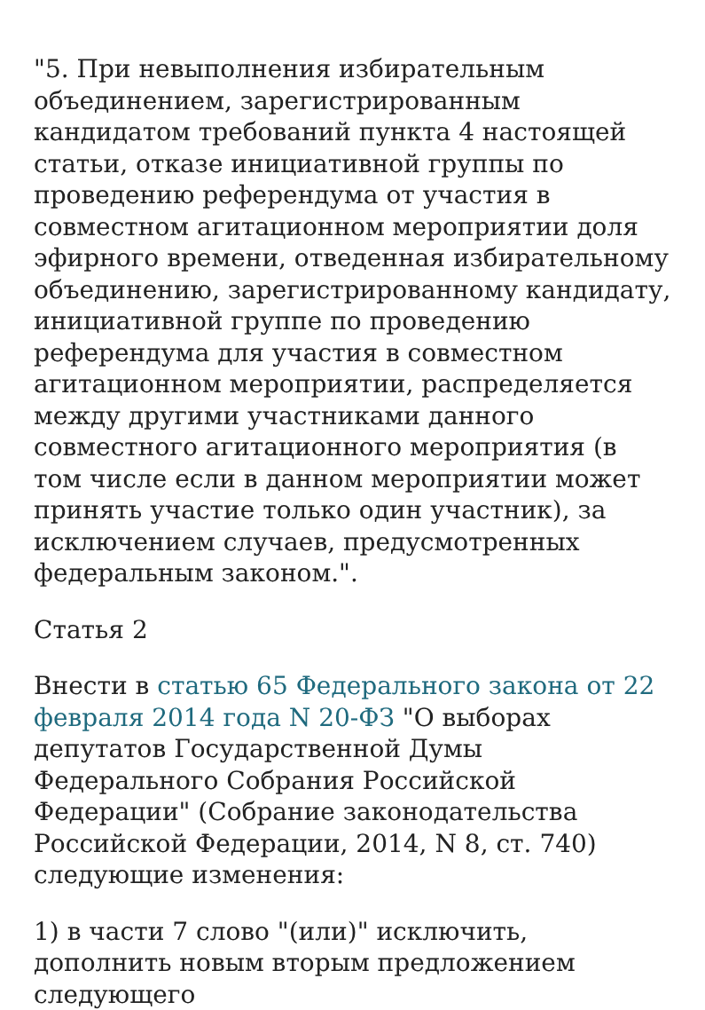"5. При невыполнения избирательным объединением, зарегистрированным кандидатом требований пункта 4 настоящей статьи, отказе инициативной группы по проведению референдума от участия в совместном агитационном мероприятии доля эфирного времени, отведенная избирательному объединению, зарегистрированному кандидату, инициативной группе по проведению референдума для участия в совместном агитационном мероприятии, распределяется между другими участниками данного совместного агитационного мероприятия (в том числе если в данном мероприятии может принять участие только один участник), за исключением случаев, предусмотренных федеральным законом.".
Статья 2
Внести в статью 65 Федерального закона от 22 февраля 2014 года N 20-ФЗ "О выборах депутатов Государственной Думы Федерального Собрания Российской Федерации" (Собрание законодательства Российской Федерации, 2014, N 8, ст. 740) следующие изменения:
1) в части 7 слово "(или)" исключить, дополнить новым вторым предложением следующего